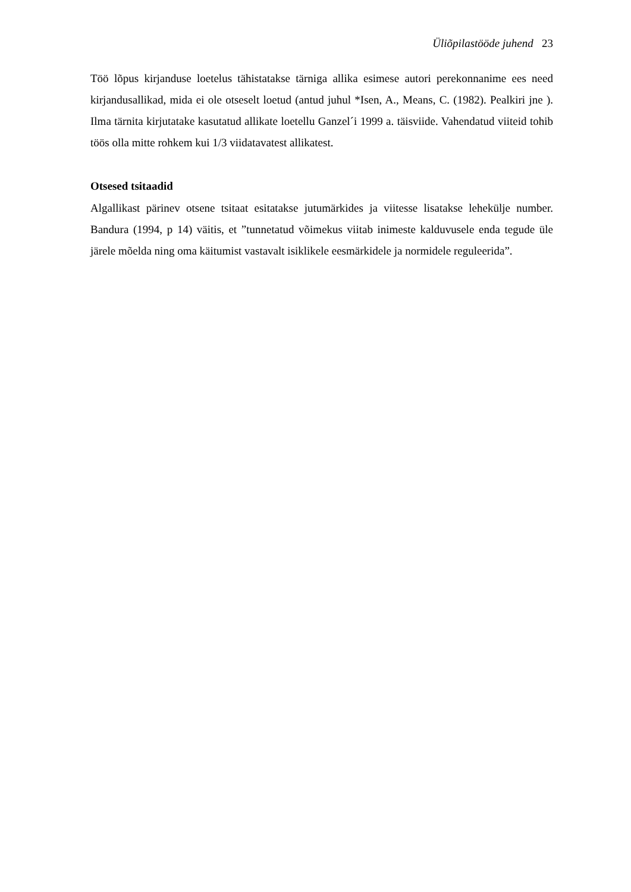Üliõpilastööde juhend 23
Töö lõpus kirjanduse loetelus tähistatakse tärniga allika esimese autori perekonnanime ees need kirjandusallikad, mida ei ole otseselt loetud (antud juhul *Isen, A., Means, C. (1982). Pealkiri jne ). Ilma tärnita kirjutatake kasutatud allikate loetellu Ganzel´i 1999 a. täisviide. Vahendatud viiteid tohib töös olla mitte rohkem kui 1/3 viidatavatest allikatest.
Otsesed tsitaadid
Algallikast pärinev otsene tsitaat esitatakse jutumärkides ja viitesse lisatakse lehekülje number. Bandura (1994, p 14) väitis, et ”tunnetatud võimekus viitab inimeste kalduvusele enda tegude üle järele mõelda ning oma käitumist vastavalt isiklikele eesmärkidele ja normidele reguleerida”.